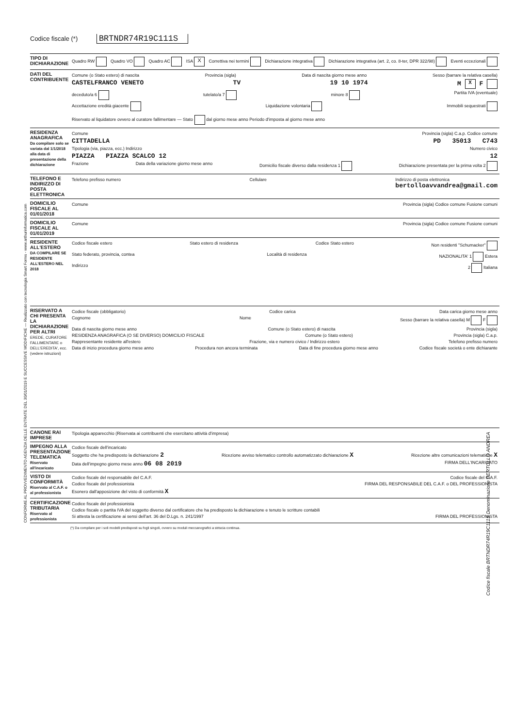Codice fiscale (*) BRTNDR74R19C111S
TIPO DI DICHIARAZIONE
Quadro RW Quadro VO Quadro AC ISA X Correttiva nei termini Dichiarazione integrativa Dichiarazione integrativa (art. 2, co. 8-ter, DPR 322/98) Eventi eccezionali
DATI DEL CONTRIBUENTE
Comune (o Stato estero) di nascita Provincia (sigla) Data di nascita giorno mese anno Sesso (barrare la relativa casella)
CASTELFRANCO VENETO TV 19 10 1974 M X F
deceduto/a 6 tutelato/a 7 minore 8 Partita IVA (eventuale)
Accettazione eredità giacente Liquidazione volontaria Immobili sequestrati Riservato al liquidatore ovvero al curatore fallimentare — Stato dal giorno mese anno Periodo d'imposta al giorno mese anno
RESIDENZA ANAGRAFICA
Da compilare solo se variata dal 1/1/2018 alla data di presentazione della dichiarazione
Comune Provincia (sigla) C.a.p. Codice comune
CITTADELLA PD 35013 C743
Tipologia (via, piazza, ecc.) Indirizzo Numero civico
PIAZZA PIAZZA SCALCO 12 12
Frazione Data della variazione giorno mese anno Domicilio fiscale diverso dalla residenza 1 Dichiarazione presentata per la prima volta 2
TELEFONO E INDIRIZZO DI POSTA ELETTRONICA
Telefono prefisso numero Cellulare Indirizzo di posta elettronica
bertolloavvandrea@gmail.com
DOMICILIO FISCALE AL 01/01/2018
Comune Provincia (sigla) Codice comune Fusione comuni
DOMICILIO FISCALE AL 01/01/2019
Comune Provincia (sigla) Codice comune Fusione comuni
RESIDENTE ALL'ESTERO
DA COMPILARE SE RESIDENTE ALL'ESTERO NEL 2018
Codice fiscale estero Stato estero di residenza Codice Stato estero Non residenti "Schumacker"
Stato federato, provincia, contea Località di residenza NAZIONALITA' 1 Estera
Indirizzo 2 Italiana
RISERVATO A CHI PRESENTA LA DICHIARAZIONE PER ALTRI
EREDE, CURATORE FALLIMENTARE o DELL'EREDITA', ecc. (vedere istruzioni)
Codice fiscale (obbligatorio) Codice carica Data carica giorno mese anno
Cognome Nome Sesso (barrare la relativa casella) M F
Data di nascita giorno mese anno Comune (o Stato estero) di nascita Provincia (sigla)
RESIDENZA ANAGRAFICA (O SE DIVERSO) DOMICILIO FISCALE Comune (o Stato estero) Provincia (sigla) C.a.p.
Rappresentante residente all'estero Frazione, via e numero civico / Indirizzo estero Telefono prefisso numero
Data di inizio procedura giorno mese anno Procedura non ancora terminata Data di fine procedura giorno mese anno Codice fiscale società o ente dichiarante
CANONE RAI IMPRESE
Tipologia apparecchio (Riservata ai contribuenti che esercitano attività d'impresa)
IMPEGNO ALLA PRESENTAZIONE TELEMATICA
Riservato all'incaricato
Codice fiscale dell'incaricato
Soggetto che ha predisposto la dichiarazione 2 Ricezione avviso telematico controllo automatizzato dichiarazione X Ricezione altre comunicazioni telematiche X
Data dell'impegno giorno mese anno 06 08 2019 FIRMA DELL'INCARICATO
VISTO DI CONFORMITÀ
Riservato al C.A.F. o al professionista
Codice fiscale del responsabile del C.A.F. Codice fiscale del C.A.F.
Codice fiscale del professionista FIRMA DEL RESPONSABILE DEL C.A.F. o DEL PROFESSIONISTA
Esonero dall'apposizione del visto di conformità X
CERTIFICAZIONE TRIBUTARIA
Riservato al professionista
Codice fiscale del professionista
Codice fiscale o partita IVA del soggetto diverso dal certificatore che ha predisposto la dichiarazione e tenuto le scritture contabili
Si attesta la certificazione ai sensi dell'art. 36 del D.Lgs. n. 241/1997 FIRMA DEL PROFESSIONISTA
(*) Da compilare per i soli modelli predisposti su fogli singoli, ovvero su moduli meccanografici a striscia continua.
CONFORME AL PROVVEDIMENTO AGENZIA DELLE ENTRATE DEL 30/01/2019 E SUCCESSIVE MODIFICHE — Realizzato con tecnologia Smart Forms - www.arthurinformatica.com
Codice fiscale BRTNDR74R19C111S Denominazione BERTOLLO ANDREA